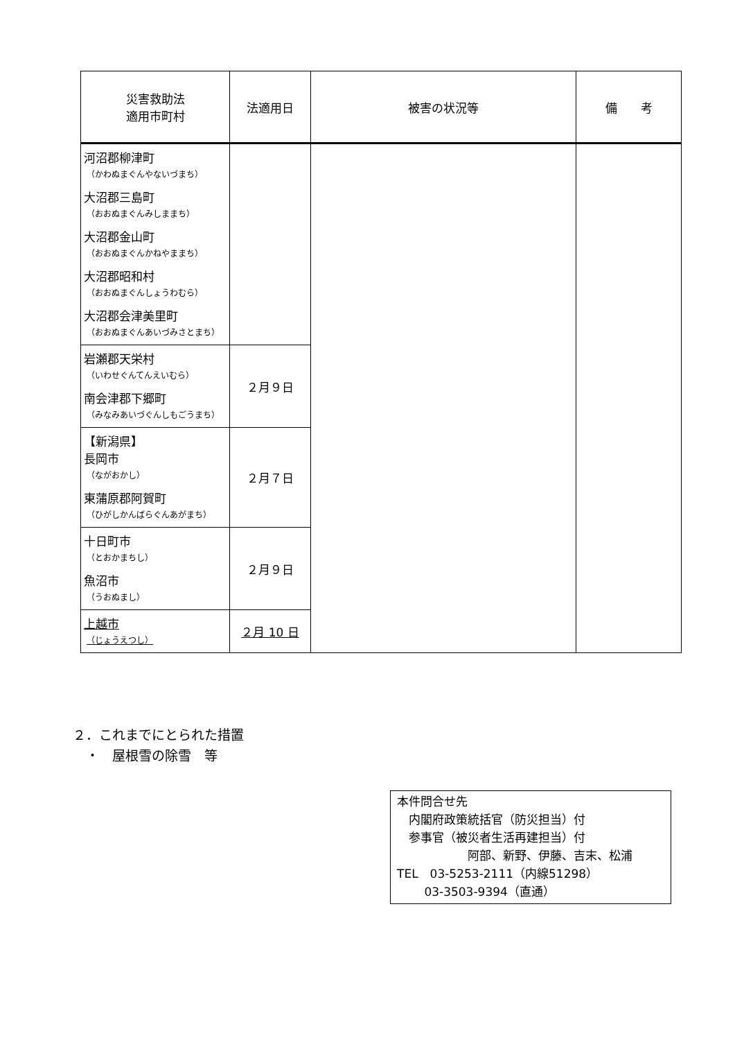| 災害救助法 適用市町村 | 法適用日 | 被害の状況等 | 備 考 |
| --- | --- | --- | --- |
| 河沼郡柳津町 （かわぬまぐんやないづまち） 大沼郡三島町 （おおぬまぐんみしままち） 大沼郡金山町 （おおぬまぐんかねやままち） 大沼郡昭和村 （おおぬまぐんしょうわむら） 大沼郡会津美里町 （おおぬまぐんあいづみさとまち） | | | |
| 岩瀬郡天栄村 （いわせぐんてんえいむら） 南会津郡下郷町 （みなみあいづぐんしもごうまち） | ２月９日 | | |
| 【新潟県】 長岡市 （ながおかし） 東蒲原郡阿賀町 （ひがしかんばらぐんあがまち） | ２月７日 | | |
| 十日町市 （とおかまちし） 魚沼市 （うおぬまし） | ２月９日 | | |
| 上越市 （じょうえつし） | ２月 10 日 | | |
２．これまでにとられた措置
　・　屋根雪の除雪　等
本件問合せ先
　内閣府政策統括官（防災担当）付
　参事官（被災者生活再建担当）付
　　　　　　阿部、新野、伊藤、吉末、松浦
TEL　03-5253-2111（内線51298）
　　 03-3503-9394（直通）